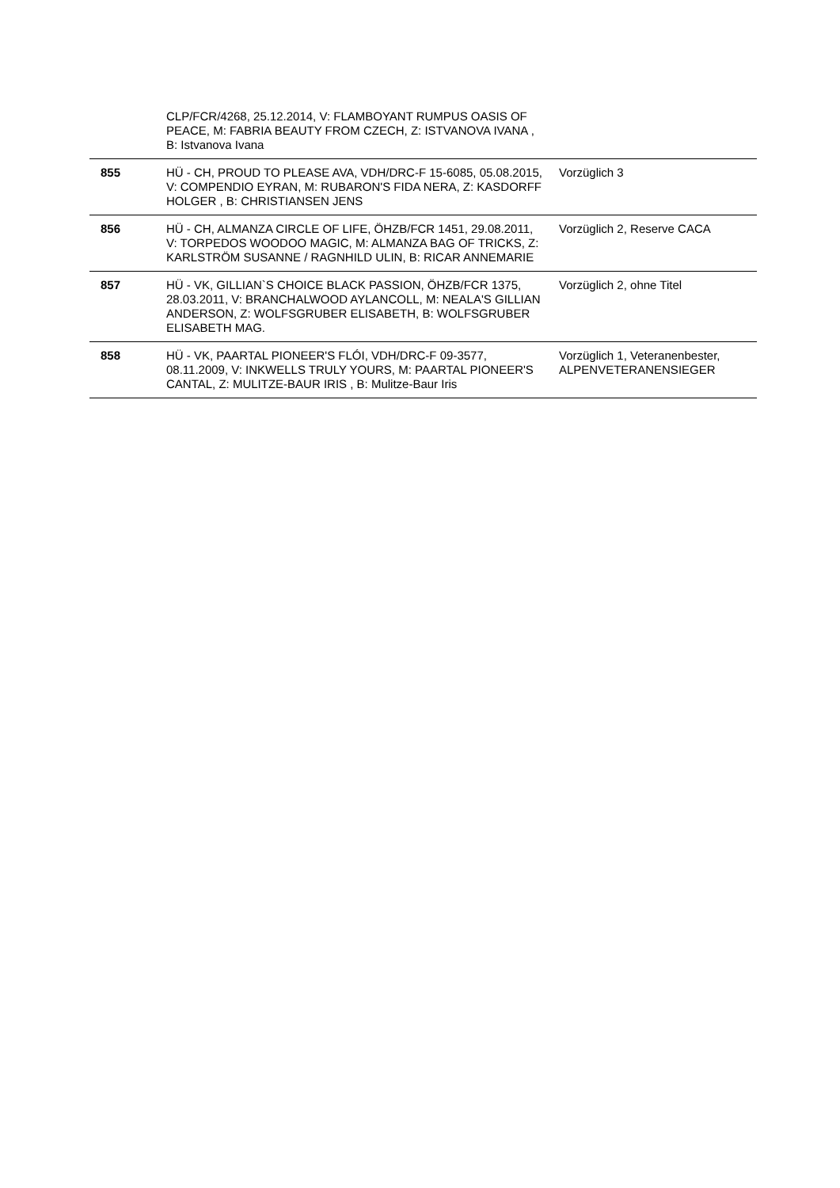| | CLP/FCR/4268, 25.12.2014, V: FLAMBOYANT RUMPUS OASIS OF PEACE, M: FABRIA BEAUTY FROM CZECH, Z: ISTVANOVA IVANA , B: Istvanova Ivana | |
| 855 | HÜ - CH, PROUD TO PLEASE AVA, VDH/DRC-F 15-6085, 05.08.2015, V: COMPENDIO EYRAN, M: RUBARON'S FIDA NERA, Z: KASDORFF HOLGER , B: CHRISTIANSEN JENS | Vorzüglich 3 |
| 856 | HÜ - CH, ALMANZA CIRCLE OF LIFE, ÖHZB/FCR 1451, 29.08.2011, V: TORPEDOS WOODOO MAGIC, M: ALMANZA BAG OF TRICKS, Z: KARLSTRÖM SUSANNE / RAGNHILD ULIN, B: RICAR ANNEMARIE | Vorzüglich 2, Reserve CACA |
| 857 | HÜ - VK, GILLIAN`S CHOICE BLACK PASSION, ÖHZB/FCR 1375, 28.03.2011, V: BRANCHALWOOD AYLANCOLL, M: NEALA'S GILLIAN ANDERSON, Z: WOLFSGRUBER ELISABETH, B: WOLFSGRUBER ELISABETH MAG. | Vorzüglich 2, ohne Titel |
| 858 | HÜ - VK, PAARTAL PIONEER'S FLÓI, VDH/DRC-F 09-3577, 08.11.2009, V: INKWELLS TRULY YOURS, M: PAARTAL PIONEER'S CANTAL, Z: MULITZE-BAUR IRIS , B: Mulitze-Baur Iris | Vorzüglich 1, Veteranenbester, ALPENVETERANENSIEGER |